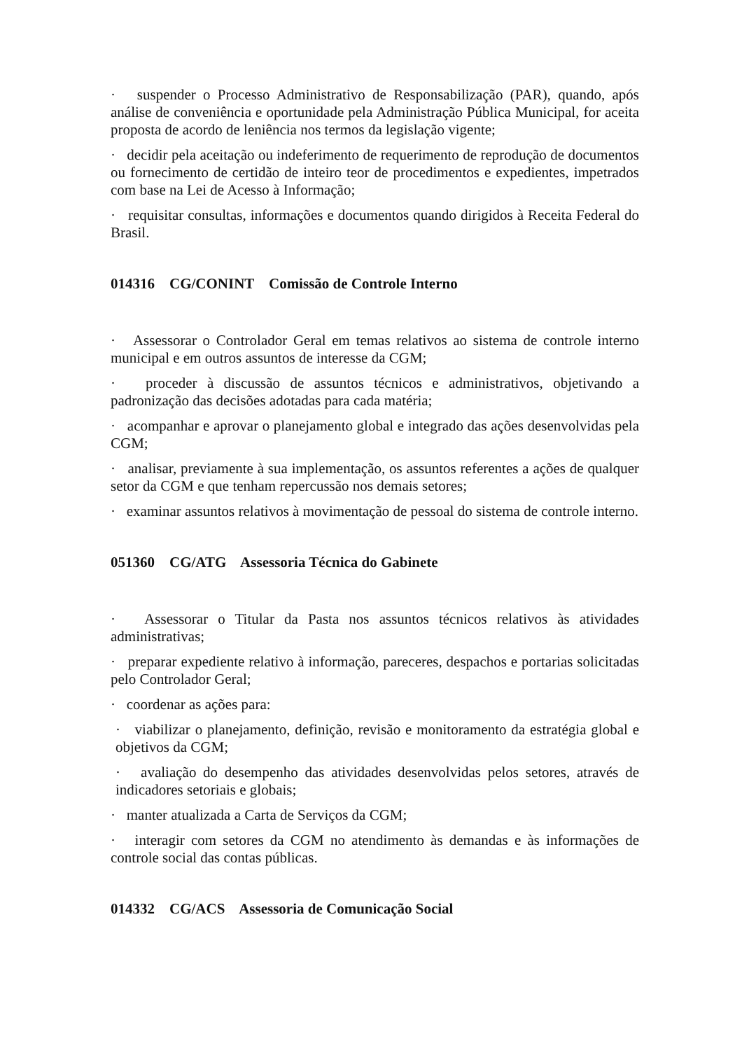· suspender o Processo Administrativo de Responsabilização (PAR), quando, após análise de conveniência e oportunidade pela Administração Pública Municipal, for aceita proposta de acordo de leniência nos termos da legislação vigente;
· decidir pela aceitação ou indeferimento de requerimento de reprodução de documentos ou fornecimento de certidão de inteiro teor de procedimentos e expedientes, impetrados com base na Lei de Acesso à Informação;
· requisitar consultas, informações e documentos quando dirigidos à Receita Federal do Brasil.
014316 CG/CONINT Comissão de Controle Interno
· Assessorar o Controlador Geral em temas relativos ao sistema de controle interno municipal e em outros assuntos de interesse da CGM;
· proceder à discussão de assuntos técnicos e administrativos, objetivando a padronização das decisões adotadas para cada matéria;
· acompanhar e aprovar o planejamento global e integrado das ações desenvolvidas pela CGM;
· analisar, previamente à sua implementação, os assuntos referentes a ações de qualquer setor da CGM e que tenham repercussão nos demais setores;
· examinar assuntos relativos à movimentação de pessoal do sistema de controle interno.
051360 CG/ATG Assessoria Técnica do Gabinete
· Assessorar o Titular da Pasta nos assuntos técnicos relativos às atividades administrativas;
· preparar expediente relativo à informação, pareceres, despachos e portarias solicitadas pelo Controlador Geral;
· coordenar as ações para:
· viabilizar o planejamento, definição, revisão e monitoramento da estratégia global e objetivos da CGM;
· avaliação do desempenho das atividades desenvolvidas pelos setores, através de indicadores setoriais e globais;
· manter atualizada a Carta de Serviços da CGM;
· interagir com setores da CGM no atendimento às demandas e às informações de controle social das contas públicas.
014332 CG/ACS Assessoria de Comunicação Social